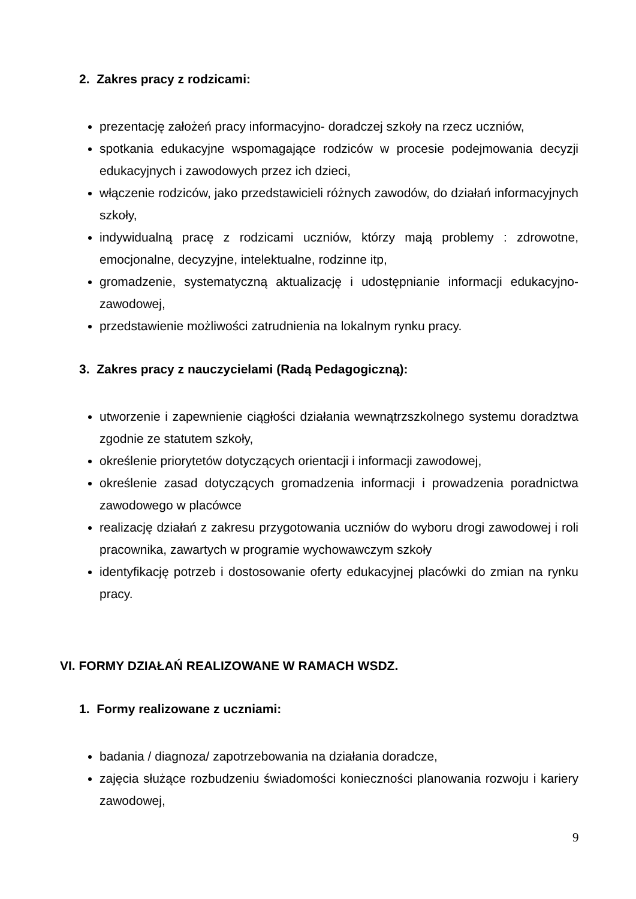2. Zakres pracy z rodzicami:
prezentację założeń pracy informacyjno- doradczej szkoły na rzecz uczniów,
spotkania edukacyjne wspomagające rodziców w procesie podejmowania decyzji edukacyjnych i zawodowych przez ich dzieci,
włączenie rodziców, jako przedstawicieli różnych zawodów, do działań informacyjnych szkoły,
indywidualną pracę z rodzicami uczniów, którzy mają problemy : zdrowotne, emocjonalne, decyzyjne, intelektualne, rodzinne itp,
gromadzenie, systematyczną aktualizację i udostępnianie informacji edukacyjno-zawodowej,
przedstawienie możliwości zatrudnienia na lokalnym rynku pracy.
3. Zakres pracy z nauczycielami (Radą Pedagogiczną):
utworzenie i zapewnienie ciągłości działania wewnątrzszkolnego systemu doradztwa zgodnie ze statutem szkoły,
określenie priorytetów dotyczących orientacji i informacji zawodowej,
określenie zasad dotyczących gromadzenia informacji i prowadzenia poradnictwa zawodowego w placówce
realizację działań z zakresu przygotowania uczniów do wyboru drogi zawodowej i roli pracownika, zawartych w programie wychowawczym szkoły
identyfikację potrzeb i dostosowanie oferty edukacyjnej placówki do zmian na rynku pracy.
VI. FORMY DZIAŁAŃ REALIZOWANE W RAMACH WSDZ.
1. Formy realizowane z uczniami:
badania / diagnoza/ zapotrzebowania na działania doradcze,
zajęcia służące rozbudzeniu świadomości konieczności planowania rozwoju i kariery zawodowej,
9